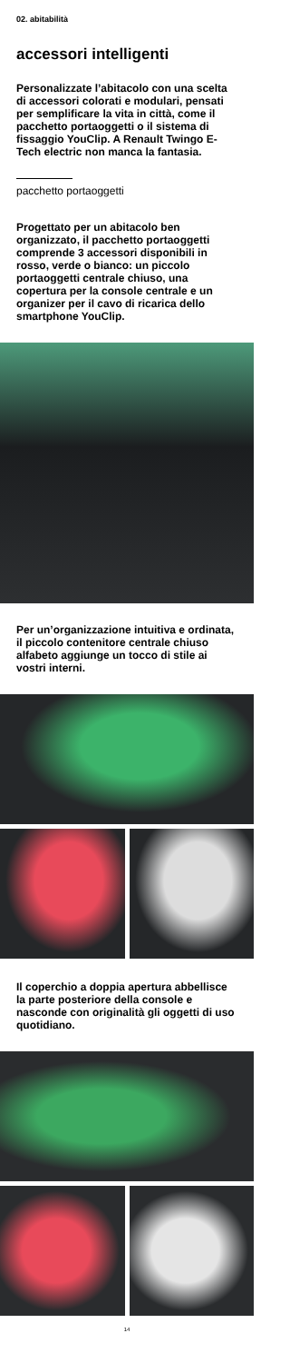02. abitabilità
accessori intelligenti
Personalizzate l’abitacolo con una scelta di accessori colorati e modulari, pensati per semplificare la vita in città, come il pacchetto portaoggetti o il sistema di fissaggio YouClip. A Renault Twingo E-Tech electric non manca la fantasia.
pacchetto portaoggetti
Progettato per un abitacolo ben organizzato, il pacchetto portaoggetti comprende 3 accessori disponibili in rosso, verde o bianco: un piccolo portaoggetti centrale chiuso, una copertura per la console centrale e un organizer per il cavo di ricarica dello smartphone YouClip.
Per un’organizzazione intuitiva e ordinata, il piccolo contenitore centrale chiuso alfabeto aggiunge un tocco di stile ai vostri interni.
Il coperchio a doppia apertura abbellisce la parte posteriore della console e nasconde con originalità gli oggetti di uso quotidiano.
14